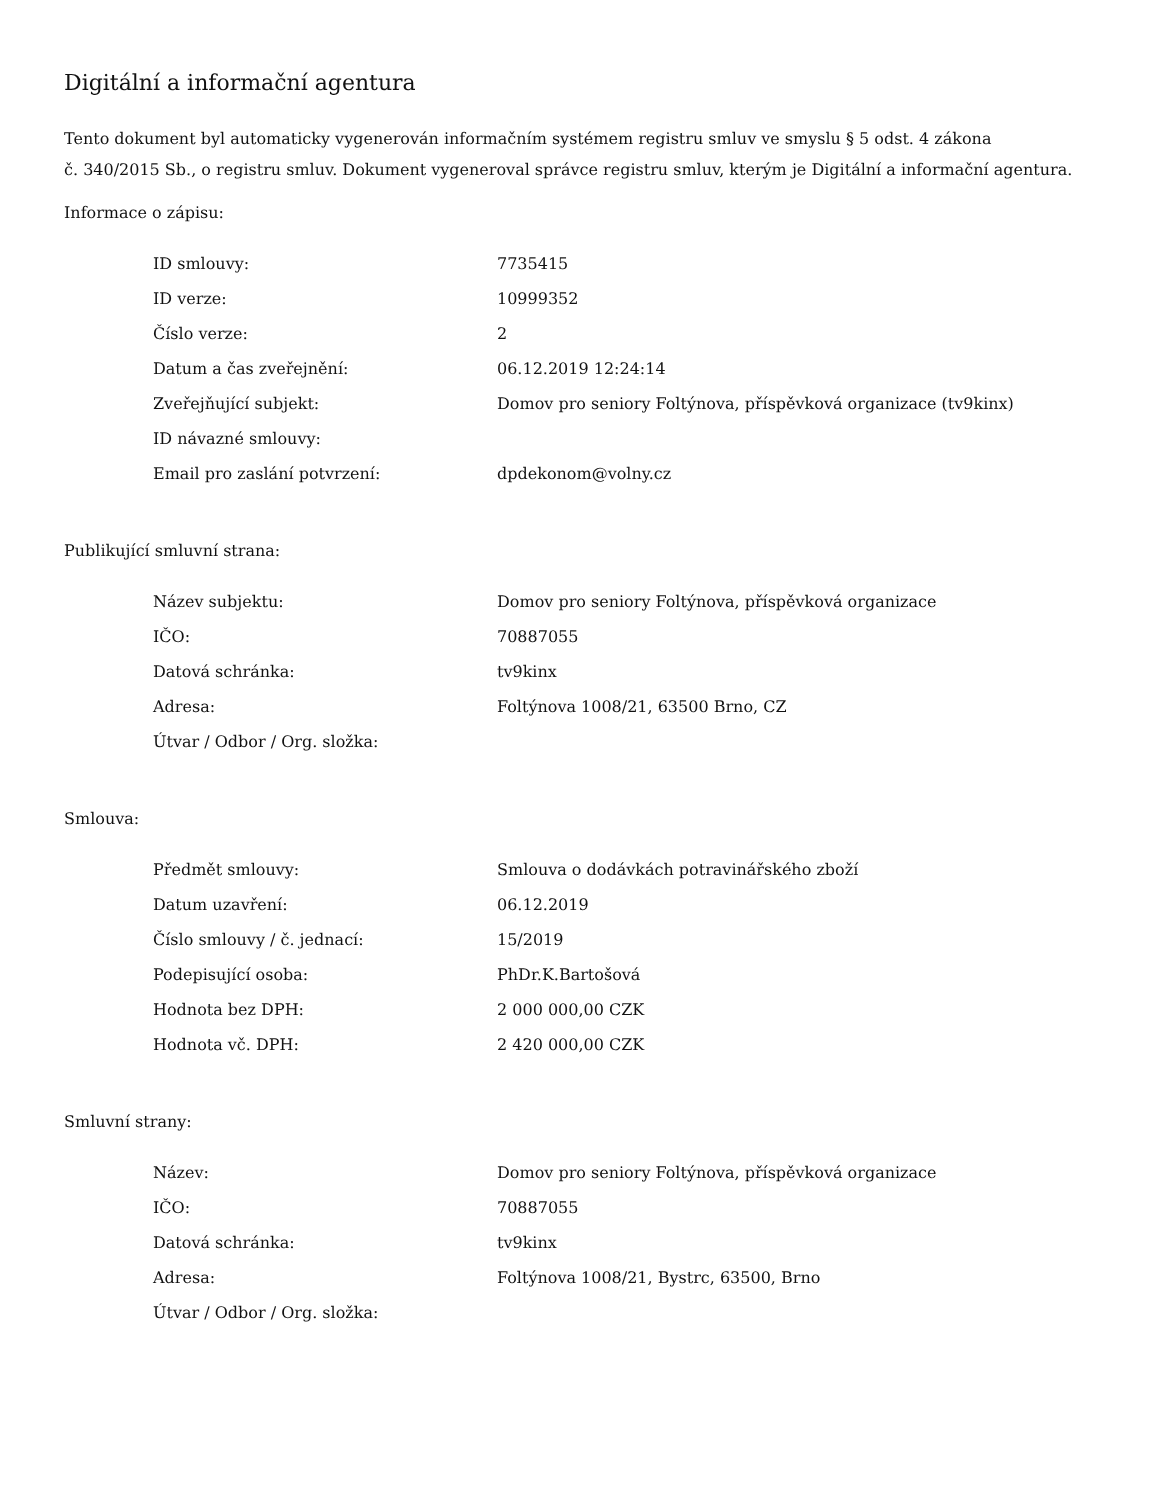Digitální a informační agentura
Tento dokument byl automaticky vygenerován informačním systémem registru smluv ve smyslu § 5 odst. 4 zákona
č. 340/2015 Sb., o registru smluv. Dokument vygeneroval správce registru smluv, kterým je Digitální a informační agentura.
Informace o zápisu:
| ID smlouvy: | 7735415 |
| ID verze: | 10999352 |
| Číslo verze: | 2 |
| Datum a čas zveřejnění: | 06.12.2019 12:24:14 |
| Zveřejňující subjekt: | Domov pro seniory Foltýnova, příspěvková organizace (tv9kinx) |
| ID návazné smlouvy: | |
| Email pro zaslání potvrzení: | dpdekonom@volny.cz |
Publikující smluvní strana:
| Název subjektu: | Domov pro seniory Foltýnova, příspěvková organizace |
| IČO: | 70887055 |
| Datová schránka: | tv9kinx |
| Adresa: | Foltýnova 1008/21, 63500 Brno, CZ |
| Útvar / Odbor / Org. složka: | |
Smlouva:
| Předmět smlouvy: | Smlouva o dodávkách potravinářského zboží |
| Datum uzavření: | 06.12.2019 |
| Číslo smlouvy / č. jednací: | 15/2019 |
| Podepisující osoba: | PhDr.K.Bartošová |
| Hodnota bez DPH: | 2 000 000,00 CZK |
| Hodnota vč. DPH: | 2 420 000,00 CZK |
Smluvní strany:
| Název: | Domov pro seniory Foltýnova, příspěvková organizace |
| IČO: | 70887055 |
| Datová schránka: | tv9kinx |
| Adresa: | Foltýnova 1008/21, Bystrc, 63500, Brno |
| Útvar / Odbor / Org. složka: | |